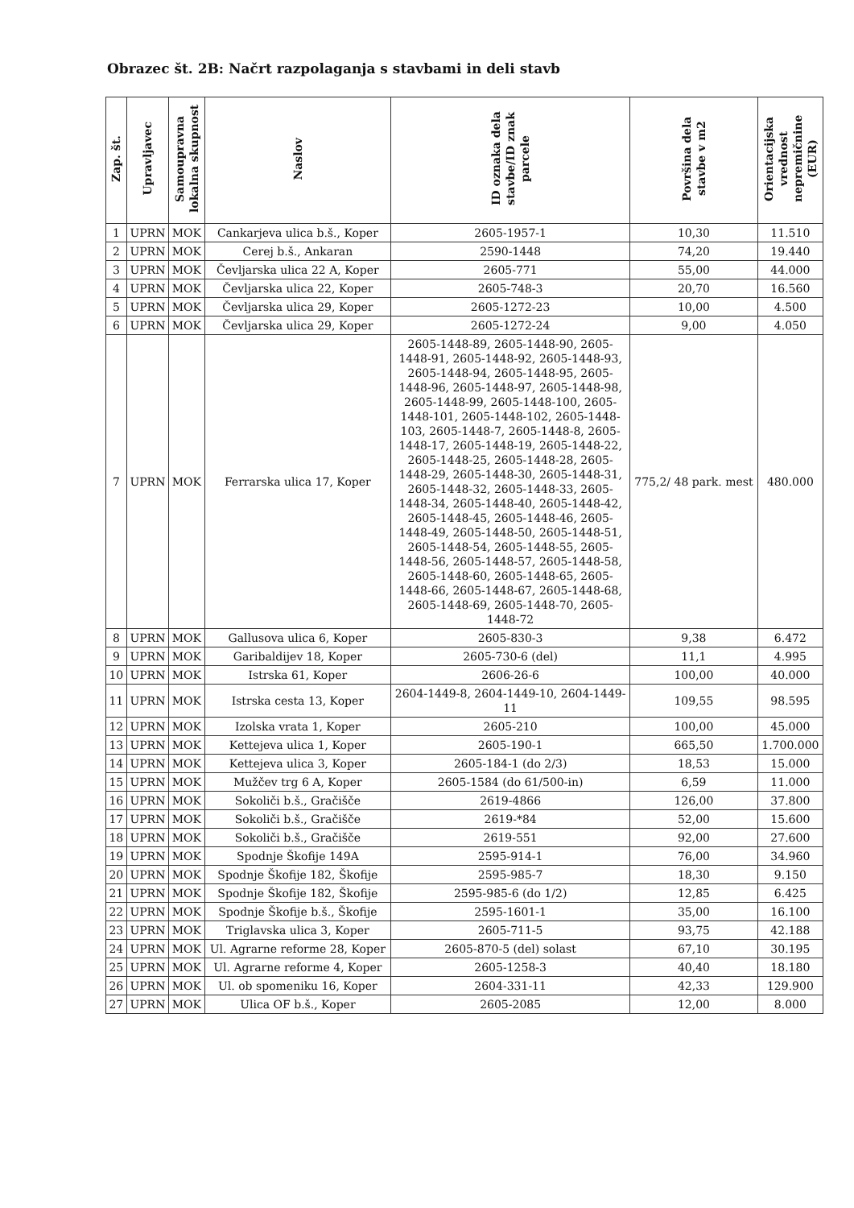Obrazec št. 2B: Načrt razpolaganja s stavbami in deli stavb
| Zap. št. | Upravljavec | Samoupravna lokalna skupnost | Naslov | ID oznaka dela stavbe/ID znak parcele | Površina dela stavbe v m2 | Orientacijska vrednost nepremičnine (EUR) |
| --- | --- | --- | --- | --- | --- | --- |
| 1 | UPRN | MOK | Cankarjeva ulica b.š., Koper | 2605-1957-1 | 10,30 | 11.510 |
| 2 | UPRN | MOK | Cerej b.š., Ankaran | 2590-1448 | 74,20 | 19.440 |
| 3 | UPRN | MOK | Čevljarska ulica 22 A, Koper | 2605-771 | 55,00 | 44.000 |
| 4 | UPRN | MOK | Čevljarska ulica 22, Koper | 2605-748-3 | 20,70 | 16.560 |
| 5 | UPRN | MOK | Čevljarska ulica 29, Koper | 2605-1272-23 | 10,00 | 4.500 |
| 6 | UPRN | MOK | Čevljarska ulica 29, Koper | 2605-1272-24 | 9,00 | 4.050 |
| 7 | UPRN | MOK | Ferrarska ulica 17, Koper | 2605-1448-89, 2605-1448-90, 2605-1448-91, 2605-1448-92, 2605-1448-93, 2605-1448-94, 2605-1448-95, 2605-1448-96, 2605-1448-97, 2605-1448-98, 2605-1448-99, 2605-1448-100, 2605-1448-101, 2605-1448-102, 2605-1448-103, 2605-1448-7, 2605-1448-8, 2605-1448-17, 2605-1448-19, 2605-1448-22, 2605-1448-25, 2605-1448-28, 2605-1448-29, 2605-1448-30, 2605-1448-31, 2605-1448-32, 2605-1448-33, 2605-1448-34, 2605-1448-40, 2605-1448-42, 2605-1448-45, 2605-1448-46, 2605-1448-49, 2605-1448-50, 2605-1448-51, 2605-1448-54, 2605-1448-55, 2605-1448-56, 2605-1448-57, 2605-1448-58, 2605-1448-60, 2605-1448-65, 2605-1448-66, 2605-1448-67, 2605-1448-68, 2605-1448-69, 2605-1448-70, 2605-1448-72 | 775,2/ 48 park. mest | 480.000 |
| 8 | UPRN | MOK | Gallusova ulica 6, Koper | 2605-830-3 | 9,38 | 6.472 |
| 9 | UPRN | MOK | Garibaldijev 18, Koper | 2605-730-6 (del) | 11,1 | 4.995 |
| 10 | UPRN | MOK | Istrska 61, Koper | 2606-26-6 | 100,00 | 40.000 |
| 11 | UPRN | MOK | Istrska cesta 13, Koper | 2604-1449-8, 2604-1449-10, 2604-1449-11 | 109,55 | 98.595 |
| 12 | UPRN | MOK | Izolska vrata 1, Koper | 2605-210 | 100,00 | 45.000 |
| 13 | UPRN | MOK | Kettejeva ulica 1, Koper | 2605-190-1 | 665,50 | 1.700.000 |
| 14 | UPRN | MOK | Kettejeva ulica 3, Koper | 2605-184-1 (do 2/3) | 18,53 | 15.000 |
| 15 | UPRN | MOK | Mužčev trg 6 A, Koper | 2605-1584 (do 61/500-in) | 6,59 | 11.000 |
| 16 | UPRN | MOK | Sokoliči b.š., Gračišče | 2619-4866 | 126,00 | 37.800 |
| 17 | UPRN | MOK | Sokoliči b.š., Gračišče | 2619-*84 | 52,00 | 15.600 |
| 18 | UPRN | MOK | Sokoliči b.š., Gračišče | 2619-551 | 92,00 | 27.600 |
| 19 | UPRN | MOK | Spodnje Škofije 149A | 2595-914-1 | 76,00 | 34.960 |
| 20 | UPRN | MOK | Spodnje Škofije 182, Škofije | 2595-985-7 | 18,30 | 9.150 |
| 21 | UPRN | MOK | Spodnje Škofije 182, Škofije | 2595-985-6 (do 1/2) | 12,85 | 6.425 |
| 22 | UPRN | MOK | Spodnje Škofije b.š., Škofije | 2595-1601-1 | 35,00 | 16.100 |
| 23 | UPRN | MOK | Triglavska ulica 3, Koper | 2605-711-5 | 93,75 | 42.188 |
| 24 | UPRN | MOK | Ul. Agrarne reforme 28, Koper | 2605-870-5 (del) solast | 67,10 | 30.195 |
| 25 | UPRN | MOK | Ul. Agrarne reforme 4, Koper | 2605-1258-3 | 40,40 | 18.180 |
| 26 | UPRN | MOK | Ul. ob spomeniku 16, Koper | 2604-331-11 | 42,33 | 129.900 |
| 27 | UPRN | MOK | Ulica OF b.š., Koper | 2605-2085 | 12,00 | 8.000 |